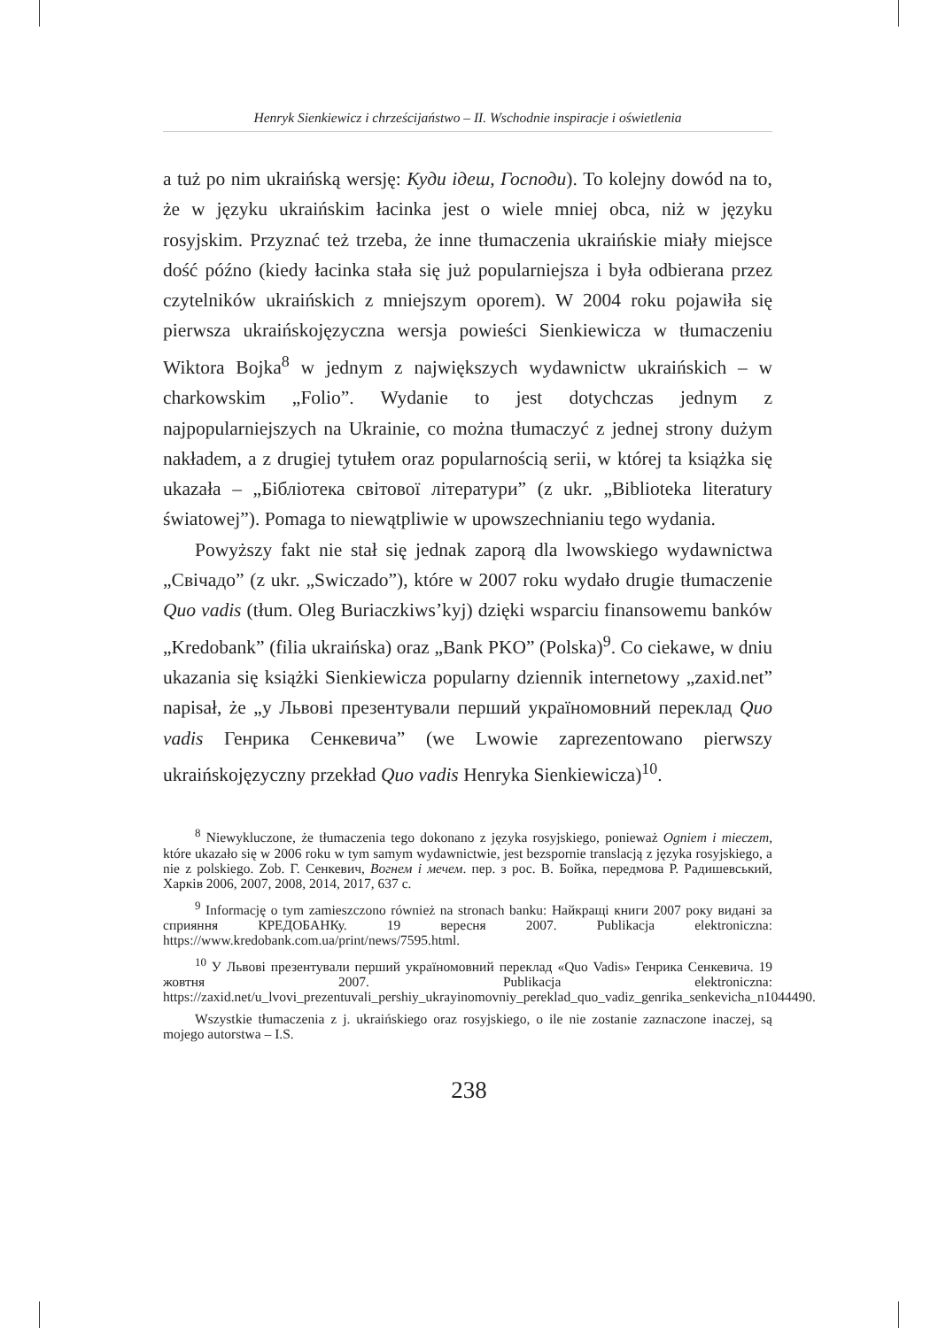Henryk Sienkiewicz i chrześcijaństwo – II. Wschodnie inspiracje i oświetlenia
a tuż po nim ukraińską wersję: Куди ідеш, Господи). To kolejny dowód na to, że w języku ukraińskim łacinka jest o wiele mniej obca, niż w języku rosyjskim. Przyznać też trzeba, że inne tłumaczenia ukraińskie miały miejsce dość późno (kiedy łacinka stała się już popularniejsza i była odbierana przez czytelników ukraińskich z mniejszym oporem). W 2004 roku pojawiła się pierwsza ukraińskojęzyczna wersja powieści Sienkiewicza w tłumaczeniu Wiktora Bojka<sup>8</sup> w jednym z największych wydawnictw ukraińskich – w charkowskim „Folio”. Wydanie to jest dotychczas jednym z najpopularniejszych na Ukrainie, co można tłumaczyć z jednej strony dużym nakładem, a z drugiej tytułem oraz popularnością serii, w której ta książka się ukazała – „Бібліотека світової літератури” (z ukr. „Biblioteka literatury światowej”). Pomaga to niewątpliwie w upowszechnianiu tego wydania.
Powyższy fakt nie stał się jednak zaporą dla lwowskiego wydawnictwa „Свічадо” (z ukr. „Swiczado”), które w 2007 roku wydało drugie tłumaczenie Quo vadis (tłum. Oleg Buriaczkiws’kyj) dzięki wsparciu finansowemu banków „Kredobank” (filia ukraińska) oraz „Bank PKO” (Polska)<sup>9</sup>. Co ciekawe, w dniu ukazania się książki Sienkiewicza popularny dziennik internetowy „zaxid.net” napisał, że „у Львові презентували перший україномовний переклад Quo vadis Генрика Сенкевича” (we Lwowie zaprezentowano pierwszy ukraińskojęzyczny przekład Quo vadis Henryka Sienkiewicza)<sup>10</sup>.
<sup>8</sup> Niewykluczone, że tłumaczenia tego dokonano z języka rosyjskiego, ponieważ Ogniem i mieczem, które ukazało się w 2006 roku w tym samym wydawnictwie, jest bezspornie translacją z języka rosyjskiego, a nie z polskiego. Zob. Г. Сенкевич, Вогнем і мечем. пер. з рос. В. Бойка, передмова Р. Радишевський, Харків 2006, 2007, 2008, 2014, 2017, 637 с.
<sup>9</sup> Informację o tym zamieszczono również na stronach banku: Найкращі книги 2007 року видані за сприяння КРЕДОБАНКу. 19 вересня 2007. Publikacja elektroniczna: https://www.kredobank.com.ua/print/news/7595.html.
<sup>10</sup> У Львові презентували перший україномовний переклад «Quo Vadis» Генрика Сенкевича. 19 жовтня 2007. Publikacja elektroniczna: https://zaxid.net/u_lvovi_prezentuvali_pershiy_ukrayinomovniy_pereklad_quo_vadiz_genrika_senkevicha_n1044490.
Wszystkie tłumaczenia z j. ukraińskiego oraz rosyjskiego, o ile nie zostanie zaznaczone inaczej, są mojego autorstwa – I.S.
238